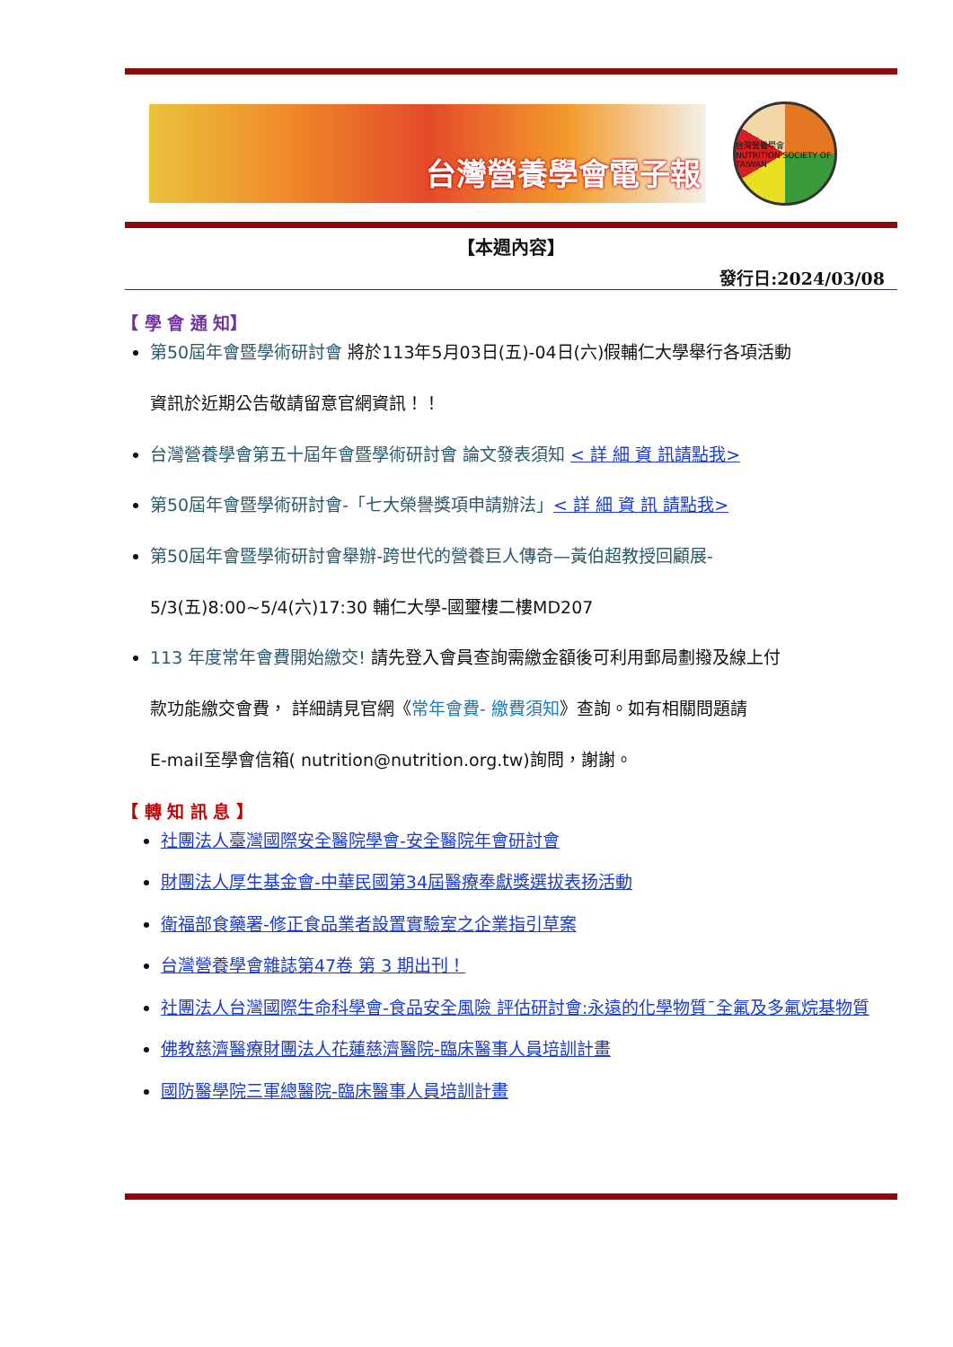台灣營養學會電子報
台灣營養學會
NUTRITION SOCIETY OF TAIWAN
【本週內容】
發行日:2024/03/08
【 學 會 通 知】
第50屆年會暨學術研討會 將於113年5月03日(五)-04日(六)假輔仁大學舉行各項活動
資訊於近期公告敬請留意官網資訊！！
台灣營養學會第五十屆年會暨學術研討會 論文發表須知 < 詳 細 資 訊請點我>
第50屆年會暨學術研討會-「七大榮譽獎項申請辦法」< 詳 細 資 訊 請點我>
第50屆年會暨學術研討會舉辦-跨世代的營養巨人傳奇—黃伯超教授回顧展-
5/3(五)8:00~5/4(六)17:30 輔仁大學-國璽樓二樓MD207
113 年度常年會費開始繳交! 請先登入會員查詢需繳金額後可利用郵局劃撥及線上付
款功能繳交會費， 詳細請見官網《常年會費- 繳費須知》查詢。如有相關問題請
E-mail至學會信箱( nutrition@nutrition.org.tw)詢問，謝謝。
【 轉 知 訊 息 】
社團法人臺灣國際安全醫院學會-安全醫院年會研討會
財團法人厚生基金會-中華民國第34屆醫療奉獻獎選拔表扬活動
衛福部食藥署-修正食品業者設置實驗室之企業指引草案
台灣營養學會雜誌第47卷 第 3 期出刊！
社團法人台灣國際生命科學會-食品安全風險 評估研討會:永遠的化學物質¯全氟及多氟烷基物質
佛教慈濟醫療財團法人花蓮慈濟醫院-臨床醫事人員培訓計畫
國防醫學院三軍總醫院-臨床醫事人員培訓計畫